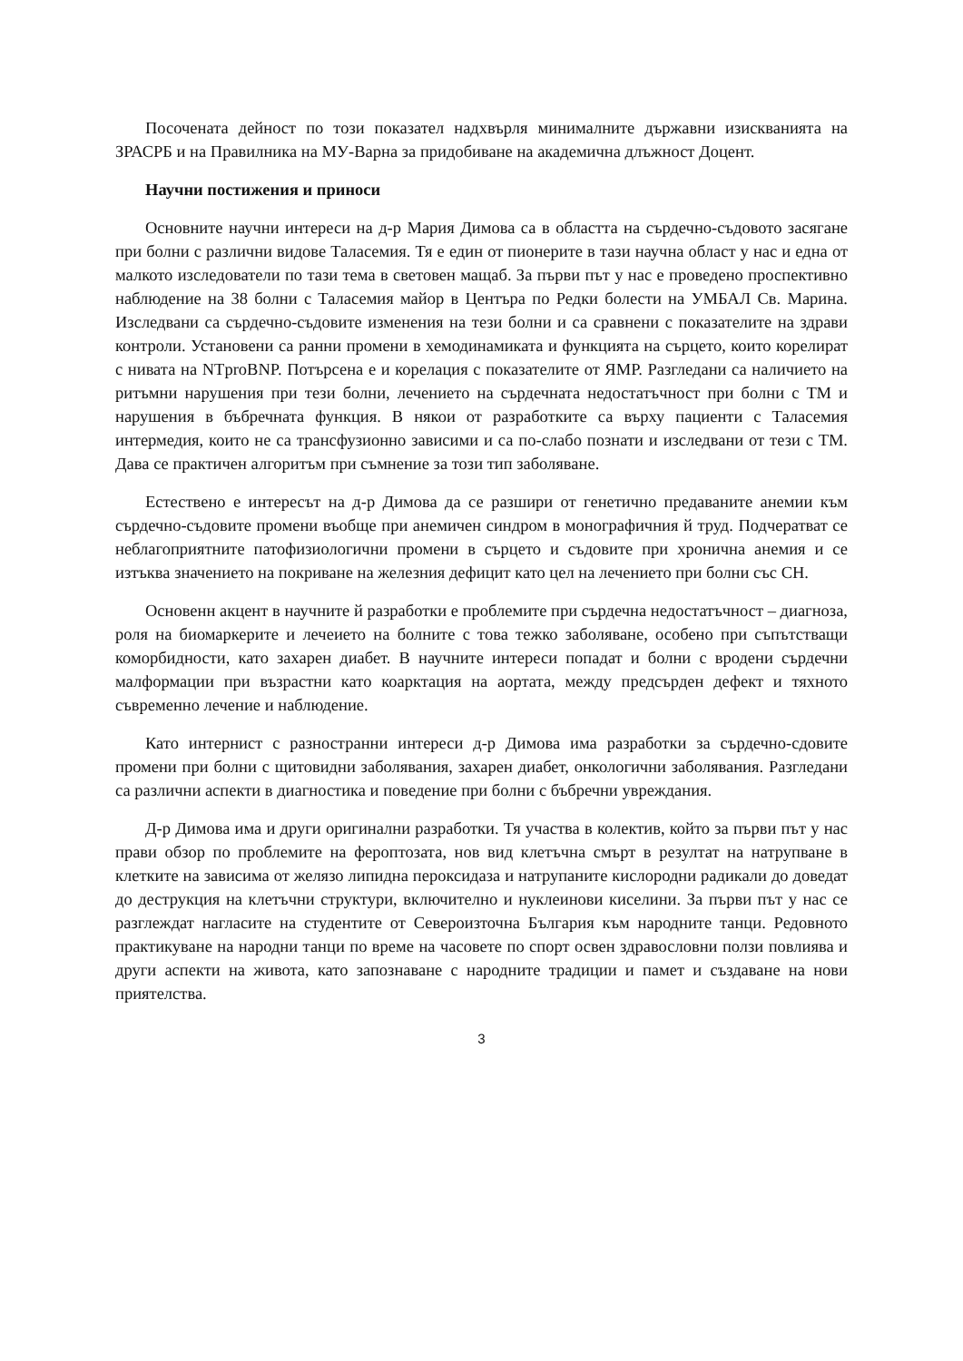Посочената дейност по този показател надхвърля минималните държавни изискванията на ЗРАСРБ и на Правилника на МУ-Варна за придобиване на академична длъжност Доцент.
Научни постижения и приноси
Основните научни интереси на д-р Мария Димова са в областта на сърдечно-съдовото засягане при болни с различни видове Таласемия. Тя е един от пионерите в тази научна област у нас и една от малкото изследователи по тази тема в световен мащаб. За първи път у нас е проведено проспективно наблюдение на 38 болни с Таласемия майор в Центъра по Редки болести на УМБАЛ Св. Марина. Изследвани са сърдечно-съдовите изменения на тези болни и са сравнени с показателите на здрави контроли. Установени са ранни промени в хемодинамиката и функцията на сърцето, които корелират с нивата на NTproBNP. Потърсена е и корелация с показателите от ЯМР. Разгледани са наличието на ритъмни нарушения при тези болни, лечението на сърдечната недостатъчност при болни с ТМ и нарушения в бъбречната функция. В някои от разработките са върху пациенти с Таласемия интермедия, които не са трансфузионно зависими и са по-слабо познати и изследвани от тези с ТМ. Дава се практичен алгоритъм при съмнение за този тип заболяване.
Естествено е интересът на д-р Димова да се разшири от генетично предаваните анемии към сърдечно-съдовите промени въобще при анемичен синдром в монографичния й труд. Подчератват се неблагоприятните патофизиологични промени в сърцето и съдовите при хронична анемия и се изтъква значението на покриване на железния дефицит като цел на лечението при болни със СН.
Основенн акцент в научните й разработки е проблемите при сърдечна недостатъчност – диагноза, роля на биомаркерите и лечеието на болните с това тежко заболяване, особено при съпътстващи коморбидности, като захарен диабет. В научните интереси попадат и болни с вродени сърдечни малформации при възрастни като коарктация на аортата, между предсърден дефект и тяхното съвременно лечение и наблюдение.
Като интернист с разностранни интереси д-р Димова има разработки за сърдечно-сдовите промени при болни с щитовидни заболявания, захарен диабет, онкологични заболявания. Разгледани са различни аспекти в диагностика и поведение при болни с бъбречни увреждания.
Д-р Димова има и други оригинални разработки. Тя участва в колектив, който за първи път у нас прави обзор по проблемите на фероптозата, нов вид клетъчна смърт в резултат на натрупване в клетките на зависима от желязо липидна пероксидаза и натрупаните кислородни радикали до доведат до деструкция на клетъчни структури, включително и нуклеинови киселини. За първи път у нас се разглеждат нагласите на студентите от Североизточна България към народните танци. Редовното практикуване на народни танци по време на часовете по спорт освен здравословни ползи повлиява и други аспекти на живота, като запознаване с народните традиции и памет и създаване на нови приятелства.
3